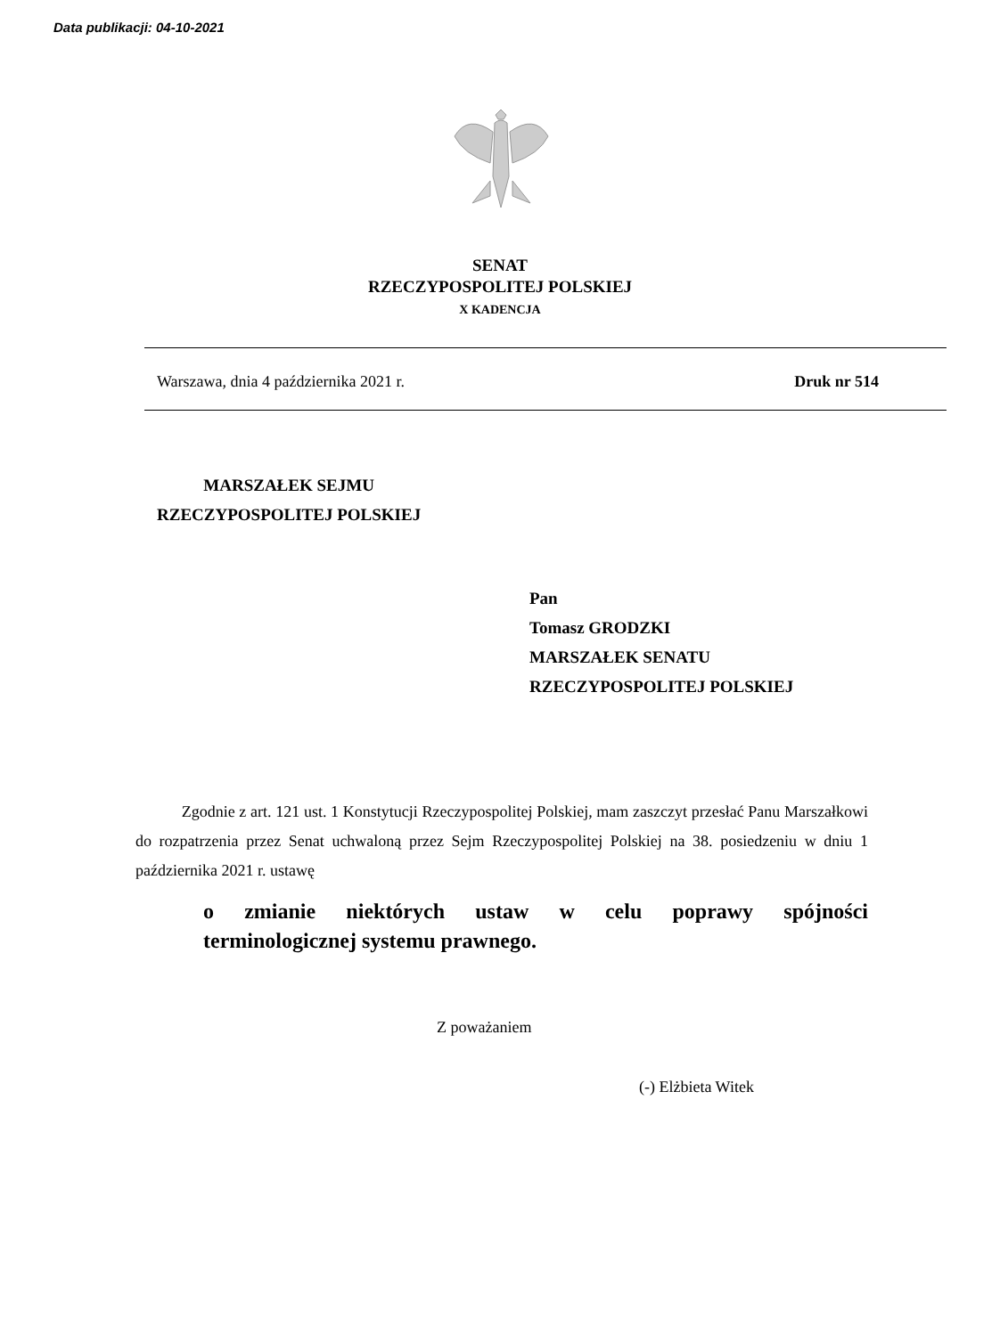Data publikacji: 04-10-2021
SENAT
RZECZYPOSPOLITEJ POLSKIEJ
X KADENCJA
Warszawa, dnia 4 października 2021 r. Druk nr 514
MARSZAŁEK SEJMU
RZECZYPOSPOLITEJ POLSKIEJ
Pan
Tomasz GRODZKI
MARSZAŁEK SENATU
RZECZYPOSPOLITEJ POLSKIEJ
Zgodnie z art. 121 ust. 1 Konstytucji Rzeczypospolitej Polskiej, mam zaszczyt przesłać Panu Marszałkowi do rozpatrzenia przez Senat uchwaloną przez Sejm Rzeczypospolitej Polskiej na 38. posiedzeniu w dniu 1 października 2021 r. ustawę
o zmianie niektórych ustaw w celu poprawy spójności
terminologicznej systemu prawnego.
Z poważaniem
(-) Elżbieta Witek